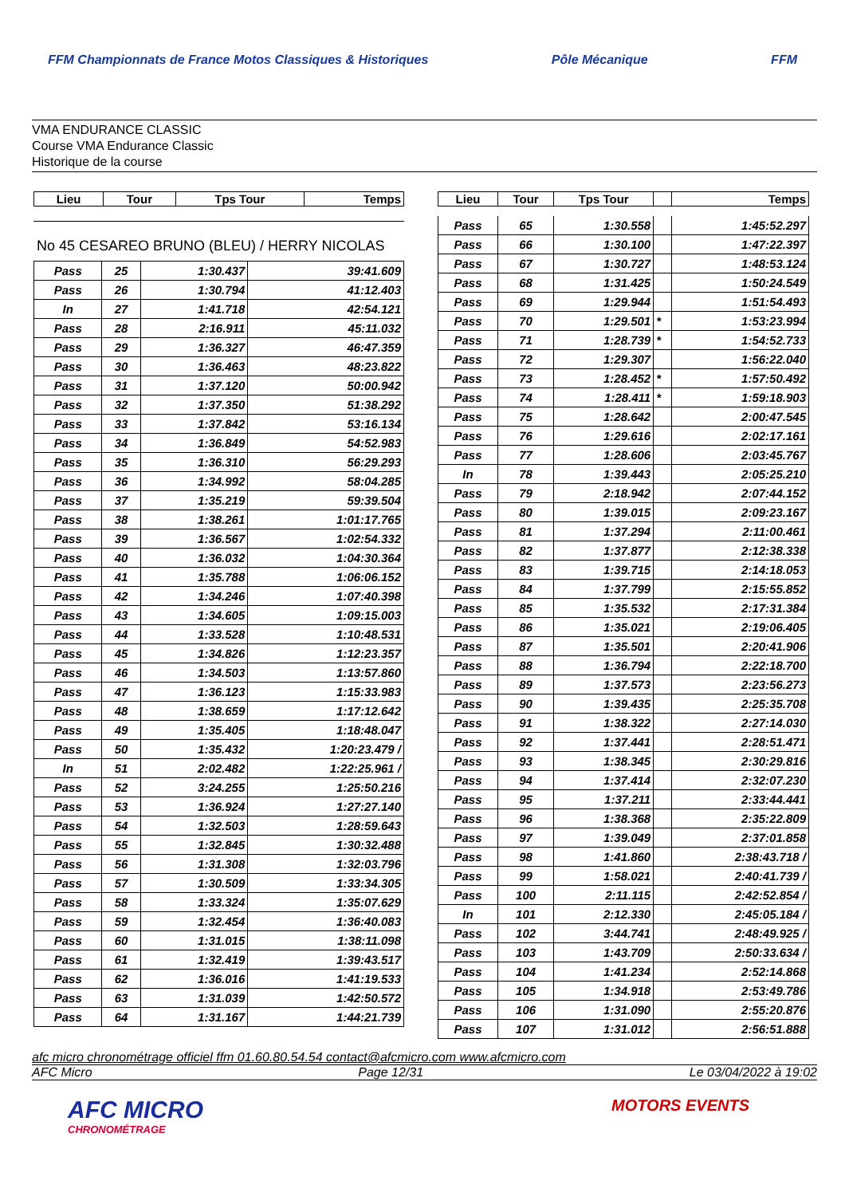FFM Championnats de France Motos Classiques & Historiques Pôle Mécanique FFM
VMA ENDURANCE CLASSIC
Course VMA Endurance Classic
Historique de la course
| Lieu | Tour | Tps Tour | Temps |
| --- | --- | --- | --- |
No 45 CESAREO BRUNO (BLEU) / HERRY NICOLAS
| Pass | 25 | 1:30.437 | 39:41.609 |
| Pass | 26 | 1:30.794 | 41:12.403 |
| In | 27 | 1:41.718 | 42:54.121 |
| Pass | 28 | 2:16.911 | 45:11.032 |
| Pass | 29 | 1:36.327 | 46:47.359 |
| Pass | 30 | 1:36.463 | 48:23.822 |
| Pass | 31 | 1:37.120 | 50:00.942 |
| Pass | 32 | 1:37.350 | 51:38.292 |
| Pass | 33 | 1:37.842 | 53:16.134 |
| Pass | 34 | 1:36.849 | 54:52.983 |
| Pass | 35 | 1:36.310 | 56:29.293 |
| Pass | 36 | 1:34.992 | 58:04.285 |
| Pass | 37 | 1:35.219 | 59:39.504 |
| Pass | 38 | 1:38.261 | 1:01:17.765 |
| Pass | 39 | 1:36.567 | 1:02:54.332 |
| Pass | 40 | 1:36.032 | 1:04:30.364 |
| Pass | 41 | 1:35.788 | 1:06:06.152 |
| Pass | 42 | 1:34.246 | 1:07:40.398 |
| Pass | 43 | 1:34.605 | 1:09:15.003 |
| Pass | 44 | 1:33.528 | 1:10:48.531 |
| Pass | 45 | 1:34.826 | 1:12:23.357 |
| Pass | 46 | 1:34.503 | 1:13:57.860 |
| Pass | 47 | 1:36.123 | 1:15:33.983 |
| Pass | 48 | 1:38.659 | 1:17:12.642 |
| Pass | 49 | 1:35.405 | 1:18:48.047 |
| Pass | 50 | 1:35.432 | 1:20:23.479 / |
| In | 51 | 2:02.482 | 1:22:25.961 / |
| Pass | 52 | 3:24.255 | 1:25:50.216 |
| Pass | 53 | 1:36.924 | 1:27:27.140 |
| Pass | 54 | 1:32.503 | 1:28:59.643 |
| Pass | 55 | 1:32.845 | 1:30:32.488 |
| Pass | 56 | 1:31.308 | 1:32:03.796 |
| Pass | 57 | 1:30.509 | 1:33:34.305 |
| Pass | 58 | 1:33.324 | 1:35:07.629 |
| Pass | 59 | 1:32.454 | 1:36:40.083 |
| Pass | 60 | 1:31.015 | 1:38:11.098 |
| Pass | 61 | 1:32.419 | 1:39:43.517 |
| Pass | 62 | 1:36.016 | 1:41:19.533 |
| Pass | 63 | 1:31.039 | 1:42:50.572 |
| Pass | 64 | 1:31.167 | 1:44:21.739 |
| Lieu | Tour | Tps Tour | | Temps |
| --- | --- | --- | --- | --- |
| Pass | 65 | 1:30.558 | | 1:45:52.297 |
| Pass | 66 | 1:30.100 | | 1:47:22.397 |
| Pass | 67 | 1:30.727 | | 1:48:53.124 |
| Pass | 68 | 1:31.425 | | 1:50:24.549 |
| Pass | 69 | 1:29.944 | | 1:51:54.493 |
| Pass | 70 | 1:29.501 | * | 1:53:23.994 |
| Pass | 71 | 1:28.739 | * | 1:54:52.733 |
| Pass | 72 | 1:29.307 | | 1:56:22.040 |
| Pass | 73 | 1:28.452 | * | 1:57:50.492 |
| Pass | 74 | 1:28.411 | * | 1:59:18.903 |
| Pass | 75 | 1:28.642 | | 2:00:47.545 |
| Pass | 76 | 1:29.616 | | 2:02:17.161 |
| Pass | 77 | 1:28.606 | | 2:03:45.767 |
| In | 78 | 1:39.443 | | 2:05:25.210 |
| Pass | 79 | 2:18.942 | | 2:07:44.152 |
| Pass | 80 | 1:39.015 | | 2:09:23.167 |
| Pass | 81 | 1:37.294 | | 2:11:00.461 |
| Pass | 82 | 1:37.877 | | 2:12:38.338 |
| Pass | 83 | 1:39.715 | | 2:14:18.053 |
| Pass | 84 | 1:37.799 | | 2:15:55.852 |
| Pass | 85 | 1:35.532 | | 2:17:31.384 |
| Pass | 86 | 1:35.021 | | 2:19:06.405 |
| Pass | 87 | 1:35.501 | | 2:20:41.906 |
| Pass | 88 | 1:36.794 | | 2:22:18.700 |
| Pass | 89 | 1:37.573 | | 2:23:56.273 |
| Pass | 90 | 1:39.435 | | 2:25:35.708 |
| Pass | 91 | 1:38.322 | | 2:27:14.030 |
| Pass | 92 | 1:37.441 | | 2:28:51.471 |
| Pass | 93 | 1:38.345 | | 2:30:29.816 |
| Pass | 94 | 1:37.414 | | 2:32:07.230 |
| Pass | 95 | 1:37.211 | | 2:33:44.441 |
| Pass | 96 | 1:38.368 | | 2:35:22.809 |
| Pass | 97 | 1:39.049 | | 2:37:01.858 |
| Pass | 98 | 1:41.860 | | 2:38:43.718 / |
| Pass | 99 | 1:58.021 | | 2:40:41.739 / |
| Pass | 100 | 2:11.115 | | 2:42:52.854 / |
| In | 101 | 2:12.330 | | 2:45:05.184 / |
| Pass | 102 | 3:44.741 | | 2:48:49.925 / |
| Pass | 103 | 1:43.709 | | 2:50:33.634 / |
| Pass | 104 | 1:41.234 | | 2:52:14.868 |
| Pass | 105 | 1:34.918 | | 2:53:49.786 |
| Pass | 106 | 1:31.090 | | 2:55:20.876 |
| Pass | 107 | 1:31.012 | | 2:56:51.888 |
afc micro chronométrage officiel ffm 01.60.80.54.54 contact@afcmicro.com www.afcmicro.com
AFC Micro Page 12/31 Le 03/04/2022 à 19:02
AFC MICRO
CHRONOMÉTRAGE MOTORS EVENTS